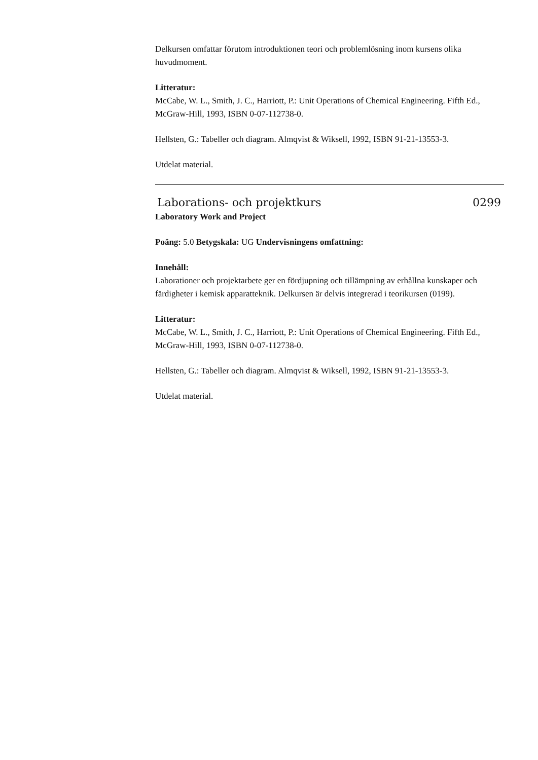Delkursen omfattar förutom introduktionen teori och problemlösning inom kursens olika huvudmoment.
Litteratur:
McCabe, W. L., Smith, J. C., Harriott, P.: Unit Operations of Chemical Engineering. Fifth Ed., McGraw-Hill, 1993, ISBN 0-07-112738-0.
Hellsten, G.: Tabeller och diagram. Almqvist & Wiksell, 1992, ISBN 91-21-13553-3.
Utdelat material.
Laborations- och projektkurs 0299
Laboratory Work and Project
Poäng: 5.0 Betygskala: UG Undervisningens omfattning:
Innehåll:
Laborationer och projektarbete ger en fördjupning och tillämpning av erhållna kunskaper och färdigheter i kemisk apparatteknik. Delkursen är delvis integrerad i teorikursen (0199).
Litteratur:
McCabe, W. L., Smith, J. C., Harriott, P.: Unit Operations of Chemical Engineering. Fifth Ed., McGraw-Hill, 1993, ISBN 0-07-112738-0.
Hellsten, G.: Tabeller och diagram. Almqvist & Wiksell, 1992, ISBN 91-21-13553-3.
Utdelat material.